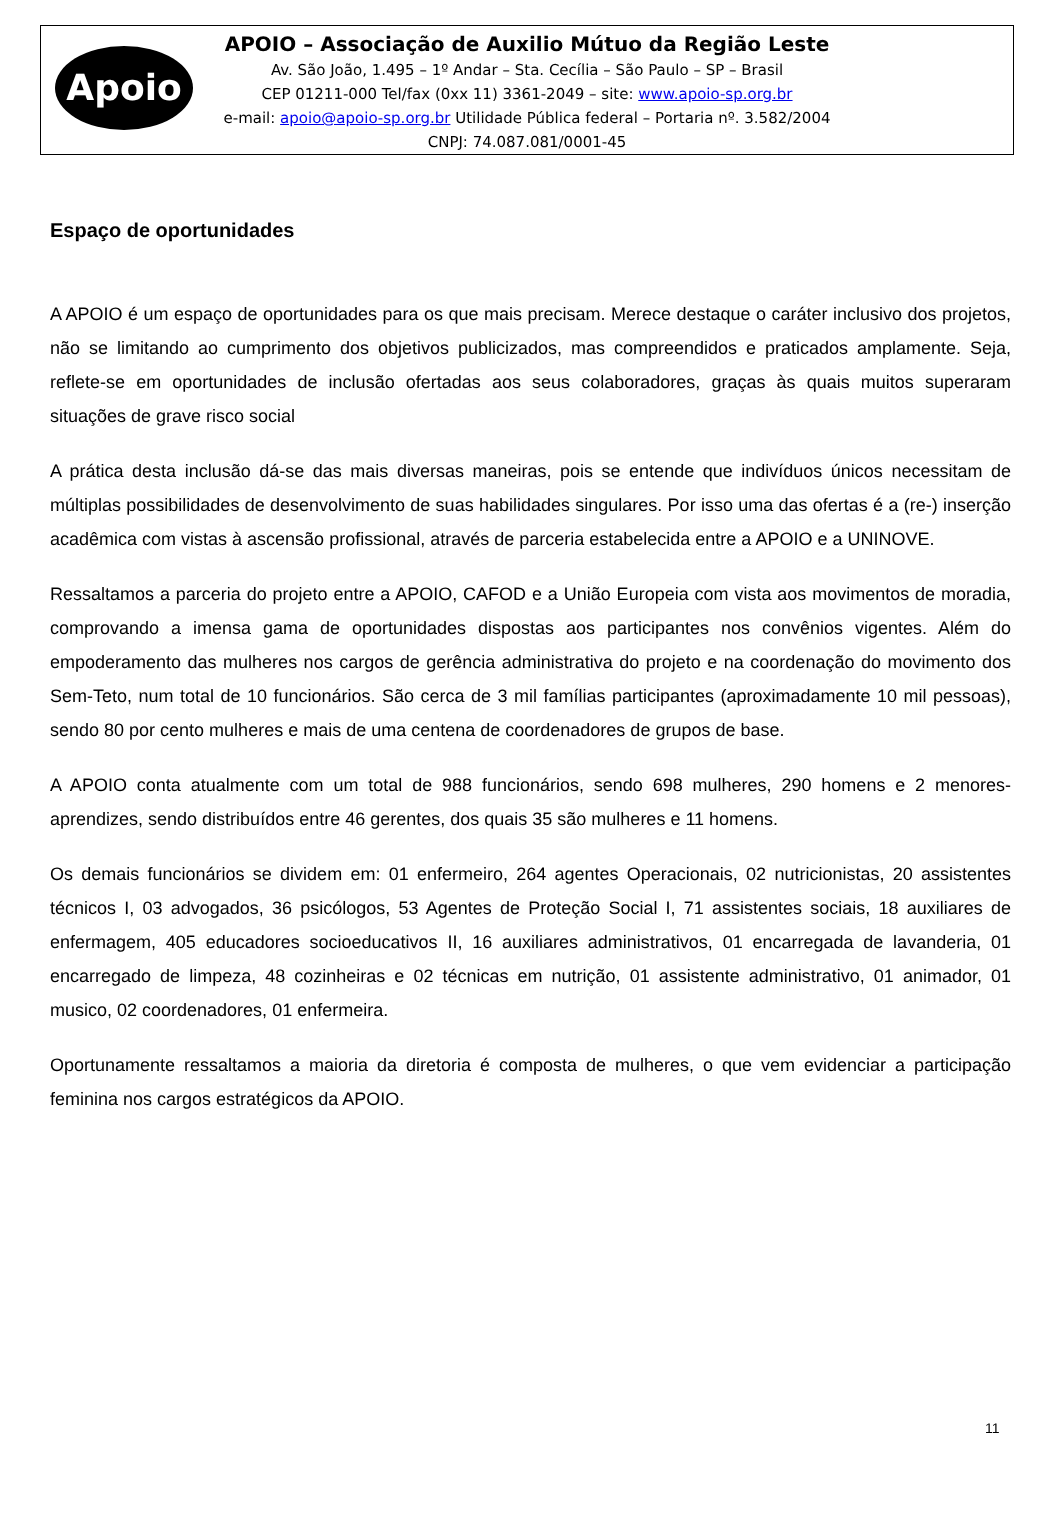Apoio
APOIO – Associação de Auxilio Mútuo da Região Leste
Av. São João, 1.495 – 1º Andar – Sta. Cecília – São Paulo – SP – Brasil
CEP 01211-000 Tel/fax (0xx 11) 3361-2049 – site: www.apoio-sp.org.br
e-mail: apoio@apoio-sp.org.br Utilidade Pública federal – Portaria nº. 3.582/2004
CNPJ: 74.087.081/0001-45
Espaço de oportunidades
A APOIO é um espaço de oportunidades para os que mais precisam. Merece destaque o caráter inclusivo dos projetos, não se limitando ao cumprimento dos objetivos publicizados, mas compreendidos e praticados amplamente. Seja, reflete-se em oportunidades de inclusão ofertadas aos seus colaboradores, graças às quais muitos superaram situações de grave risco social
A prática desta inclusão dá-se das mais diversas maneiras, pois se entende que indivíduos únicos necessitam de múltiplas possibilidades de desenvolvimento de suas habilidades singulares. Por isso uma das ofertas é a (re-) inserção acadêmica com vistas à ascensão profissional, através de parceria estabelecida entre a APOIO e a UNINOVE.
Ressaltamos a parceria do projeto entre a APOIO, CAFOD e a União Europeia com vista aos movimentos de moradia, comprovando a imensa gama de oportunidades dispostas aos participantes nos convênios vigentes. Além do empoderamento das mulheres nos cargos de gerência administrativa do projeto e na coordenação do movimento dos Sem-Teto, num total de 10 funcionários. São cerca de 3 mil famílias participantes (aproximadamente 10 mil pessoas), sendo 80 por cento mulheres e mais de uma centena de coordenadores de grupos de base.
A APOIO conta atualmente com um total de 988 funcionários, sendo 698 mulheres, 290 homens e 2 menores-aprendizes, sendo distribuídos entre 46 gerentes, dos quais 35 são mulheres e 11 homens.
Os demais funcionários se dividem em: 01 enfermeiro, 264 agentes Operacionais, 02 nutricionistas, 20 assistentes técnicos I, 03 advogados, 36 psicólogos, 53 Agentes de Proteção Social I, 71 assistentes sociais, 18 auxiliares de enfermagem, 405 educadores socioeducativos II, 16 auxiliares administrativos, 01 encarregada de lavanderia, 01 encarregado de limpeza, 48 cozinheiras e 02 técnicas em nutrição, 01 assistente administrativo, 01 animador, 01 musico, 02 coordenadores, 01 enfermeira.
Oportunamente ressaltamos a maioria da diretoria é composta de mulheres, o que vem evidenciar a participação feminina nos cargos estratégicos da APOIO.
11